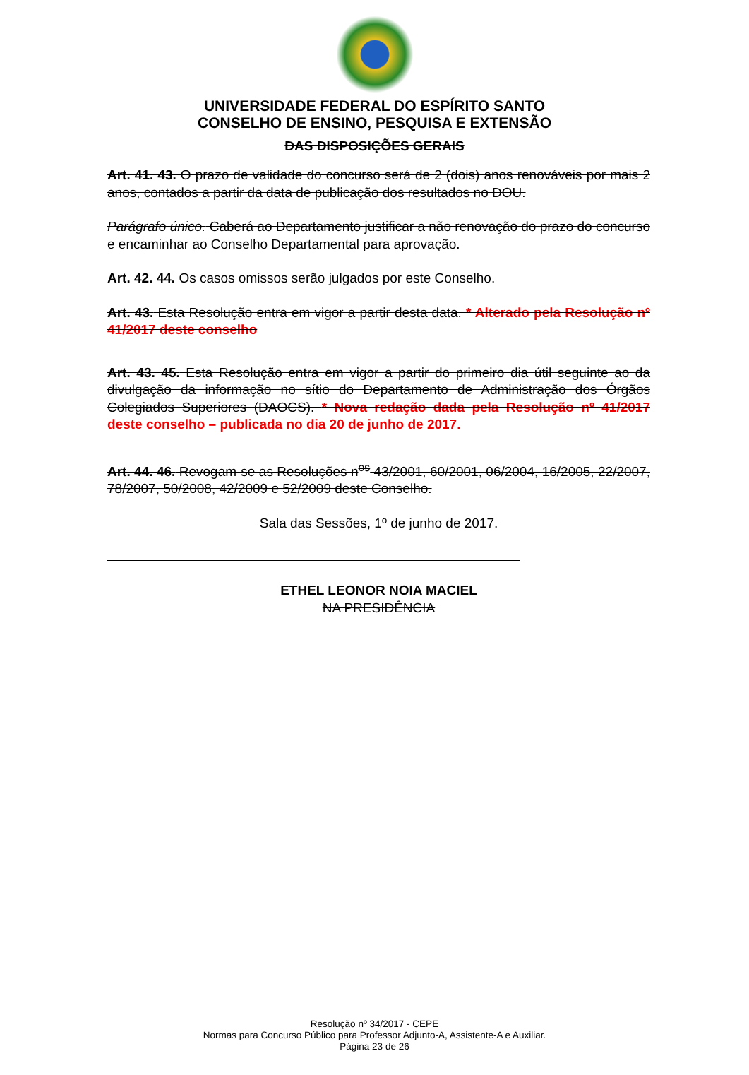UNIVERSIDADE FEDERAL DO ESPÍRITO SANTO
CONSELHO DE ENSINO, PESQUISA E EXTENSÃO
DAS DISPOSIÇÕES GERAIS
Art. 41. 43. O prazo de validade do concurso será de 2 (dois) anos renováveis por mais 2 anos, contados a partir da data de publicação dos resultados no DOU.
Parágrafo único. Caberá ao Departamento justificar a não renovação do prazo do concurso e encaminhar ao Conselho Departamental para aprovação.
Art. 42. 44. Os casos omissos serão julgados por este Conselho.
Art. 43. Esta Resolução entra em vigor a partir desta data. * Alterado pela Resolução nº 41/2017 deste conselho
Art. 43. 45. Esta Resolução entra em vigor a partir do primeiro dia útil seguinte ao da divulgação da informação no sítio do Departamento de Administração dos Órgãos Colegiados Superiores (DAOCS). * Nova redação dada pela Resolução nº 41/2017 deste conselho – publicada no dia 20 de junho de 2017.
Art. 44. 46. Revogam-se as Resoluções n<sup>os</sup> 43/2001, 60/2001, 06/2004, 16/2005, 22/2007, 78/2007, 50/2008, 42/2009 e 52/2009 deste Conselho.
Sala das Sessões, 1º de junho de 2017.
ETHEL LEONOR NOIA MACIEL
NA PRESIDÊNCIA
Resolução nº 34/2017 - CEPE
Normas para Concurso Público para Professor Adjunto-A, Assistente-A e Auxiliar.
Página 23 de 26